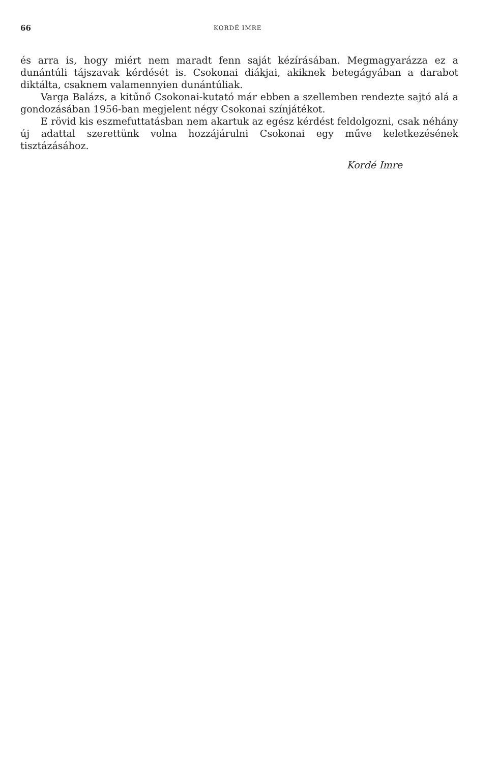66 KORDÉ IMRE
és arra is, hogy miért nem maradt fenn saját kézírásában. Megmagyarázza ez a dunántúli tájszavak kérdését is. Csokonai diákjai, akiknek betegágyában a darabot diktálta, csaknem valamennyien dunántúliak.
Varga Balázs, a kitűnő Csokonai-kutató már ebben a szellemben rendezte sajtó alá a gondozásában 1956-ban megjelent négy Csokonai színjátékot.
E rövid kis eszmefuttatásban nem akartuk az egész kérdést feldolgozni, csak néhány új adattal szerettünk volna hozzájárulni Csokonai egy műve keletkezésének tisztázásához.
Kordé Imre